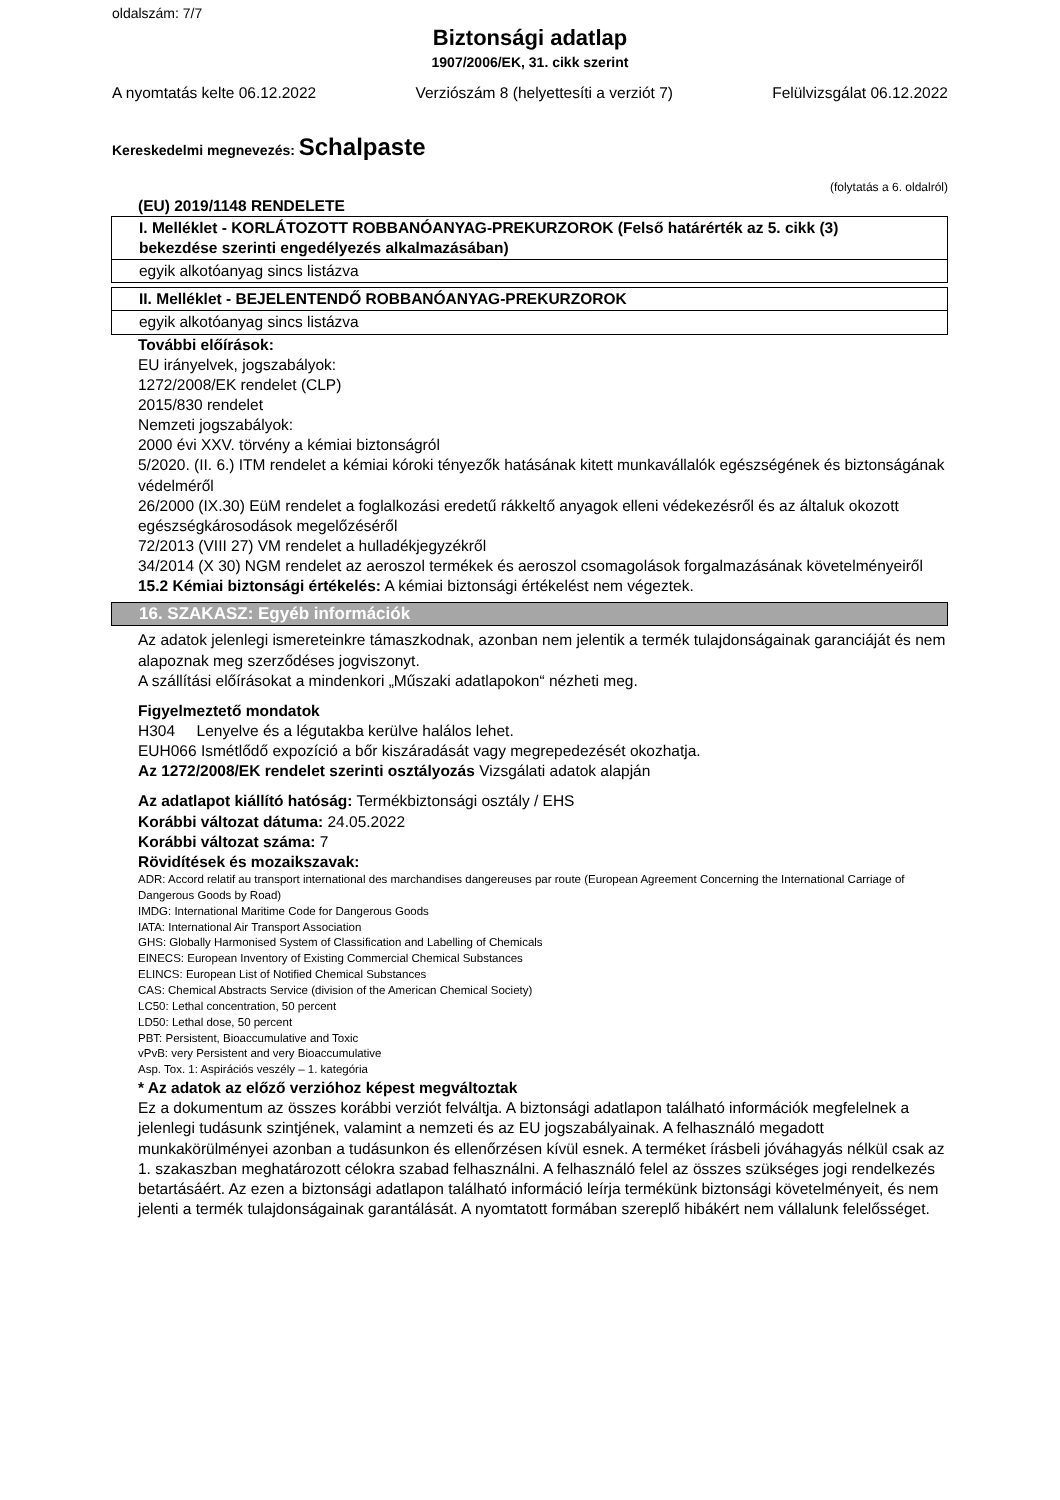oldalszám: 7/7
Biztonsági adatlap
1907/2006/EK, 31. cikk szerint
A nyomtatás kelte 06.12.2022 Verziószám 8 (helyettesíti a verziót 7) Felülvizsgálat 06.12.2022
Kereskedelmi megnevezés: Schalpaste
(folytatás a 6. oldalról)
(EU) 2019/1148 RENDELETE
I. Melléklet - KORLÁTOZOTT ROBBANÓANYAG-PREKURZOROK (Felső határérték az 5. cikk (3) bekezdése szerinti engedélyezés alkalmazásában)
egyik alkotóanyag sincs listázva
II. Melléklet - BEJELENTENDŐ ROBBANÓANYAG-PREKURZOROK
egyik alkotóanyag sincs listázva
További előírások:
EU irányelvek, jogszabályok:
1272/2008/EK rendelet (CLP)
2015/830 rendelet
Nemzeti jogszabályok:
2000 évi XXV. törvény a kémiai biztonságról
5/2020. (II. 6.) ITM rendelet a kémiai kóroki tényezők hatásának kitett munkavállalók egészségének és biztonságának védelméről
26/2000 (IX.30) EüM rendelet a foglalkozási eredetű rákkeltő anyagok elleni védekezésről és az általuk okozott egészségkárosodások megelőzéséről
72/2013 (VIII 27) VM rendelet a hulladékjegyzékről
34/2014 (X 30) NGM rendelet az aeroszol termékek és aeroszol csomagolások forgalmazásának követelményeiről
15.2 Kémiai biztonsági értékelés: A kémiai biztonsági értékelést nem végeztek.
16. SZAKASZ: Egyéb információk
Az adatok jelenlegi ismereteinkre támaszkodnak, azonban nem jelentik a termék tulajdonságainak garanciáját és nem alapoznak meg szerződéses jogviszonyt.
A szállítási előírásokat a mindenkori „Műszaki adatlapokon“ nézheti meg.
Figyelmeztető mondatok
H304 Lenyelve és a légutakba kerülve halálos lehet.
EUH066 Ismétlődő expozíció a bőr kiszáradását vagy megrepedezését okozhatja.
Az 1272/2008/EK rendelet szerinti osztályozás Vizsgálati adatok alapján
Az adatlapot kiállító hatóság: Termékbiztonsági osztály / EHS
Korábbi változat dátuma: 24.05.2022
Korábbi változat száma: 7
Rövidítések és mozaikszavak:
ADR: Accord relatif au transport international des marchandises dangereuses par route (European Agreement Concerning the International Carriage of Dangerous Goods by Road)
IMDG: International Maritime Code for Dangerous Goods
IATA: International Air Transport Association
GHS: Globally Harmonised System of Classification and Labelling of Chemicals
EINECS: European Inventory of Existing Commercial Chemical Substances
ELINCS: European List of Notified Chemical Substances
CAS: Chemical Abstracts Service (division of the American Chemical Society)
LC50: Lethal concentration, 50 percent
LD50: Lethal dose, 50 percent
PBT: Persistent, Bioaccumulative and Toxic
vPvB: very Persistent and very Bioaccumulative
Asp. Tox. 1: Aspirációs veszély – 1. kategória
* Az adatok az előző verzióhoz képest megváltoztak
Ez a dokumentum az összes korábbi verziót felváltja. A biztonsági adatlapon található információk megfelelnek a jelenlegi tudásunk szintjének, valamint a nemzeti és az EU jogszabályainak. A felhasználó megadott munkakörülményei azonban a tudásunkon és ellenőrzésen kívül esnek. A terméket írásbeli jóváhagyás nélkül csak az 1. szakaszban meghatározott célokra szabad felhasználni. A felhasználó felel az összes szükséges jogi rendelkezés betartásáért. Az ezen a biztonsági adatlapon található információ leírja termékünk biztonsági követelményeit, és nem jelenti a termék tulajdonságainak garantálását. A nyomtatott formában szereplő hibákért nem vállalunk felelősséget.